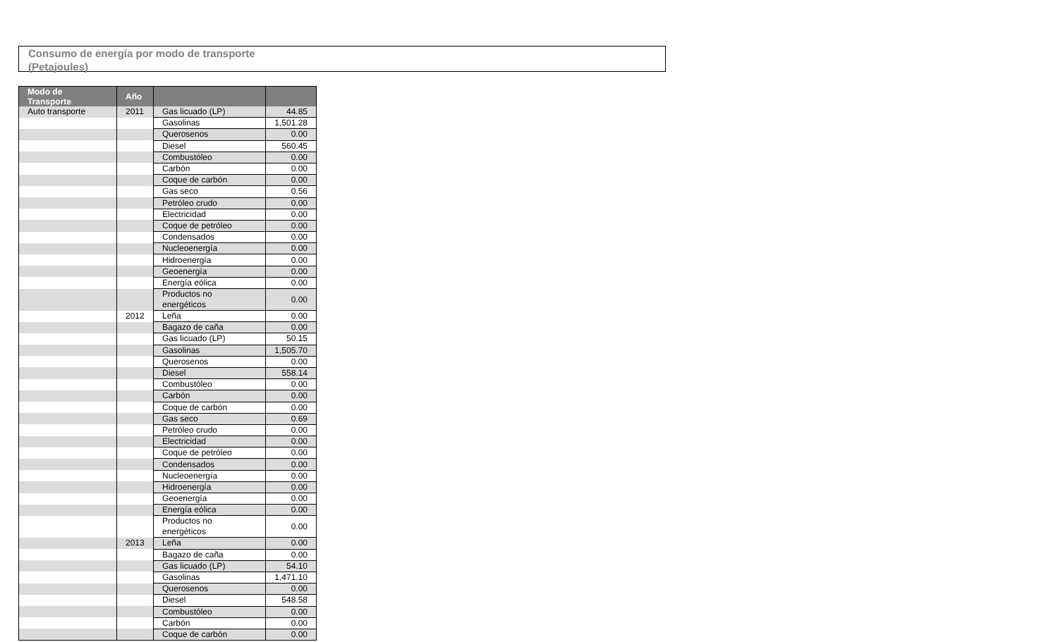Consumo de energía por modo de transporte
(Petajoules)
| Modo de Transporte | Año | | |
| --- | --- | --- | --- |
| Auto transporte | 2011 | Gas licuado (LP) | 44.85 |
| | | Gasolinas | 1,501.28 |
| | | Querosenos | 0.00 |
| | | Diesel | 560.45 |
| | | Combustóleo | 0.00 |
| | | Carbón | 0.00 |
| | | Coque de carbón | 0.00 |
| | | Gas seco | 0.56 |
| | | Petróleo crudo | 0.00 |
| | | Electricidad | 0.00 |
| | | Coque de petróleo | 0.00 |
| | | Condensados | 0.00 |
| | | Nucleoenergía | 0.00 |
| | | Hidroenergía | 0.00 |
| | | Geoenergía | 0.00 |
| | | Energía eólica | 0.00 |
| | | Productos no energéticos | 0.00 |
| | 2012 | Leña | 0.00 |
| | | Bagazo de caña | 0.00 |
| | | Gas licuado (LP) | 50.15 |
| | | Gasolinas | 1,505.70 |
| | | Querosenos | 0.00 |
| | | Diesel | 558.14 |
| | | Combustóleo | 0.00 |
| | | Carbón | 0.00 |
| | | Coque de carbón | 0.00 |
| | | Gas seco | 0.69 |
| | | Petróleo crudo | 0.00 |
| | | Electricidad | 0.00 |
| | | Coque de petróleo | 0.00 |
| | | Condensados | 0.00 |
| | | Nucleoenergía | 0.00 |
| | | Hidroenergía | 0.00 |
| | | Geoenergía | 0.00 |
| | | Energía eólica | 0.00 |
| | | Productos no energéticos | 0.00 |
| | 2013 | Leña | 0.00 |
| | | Bagazo de caña | 0.00 |
| | | Gas licuado (LP) | 54.10 |
| | | Gasolinas | 1,471.10 |
| | | Querosenos | 0.00 |
| | | Diesel | 548.58 |
| | | Combustóleo | 0.00 |
| | | Carbón | 0.00 |
| | | Coque de carbón | 0.00 |